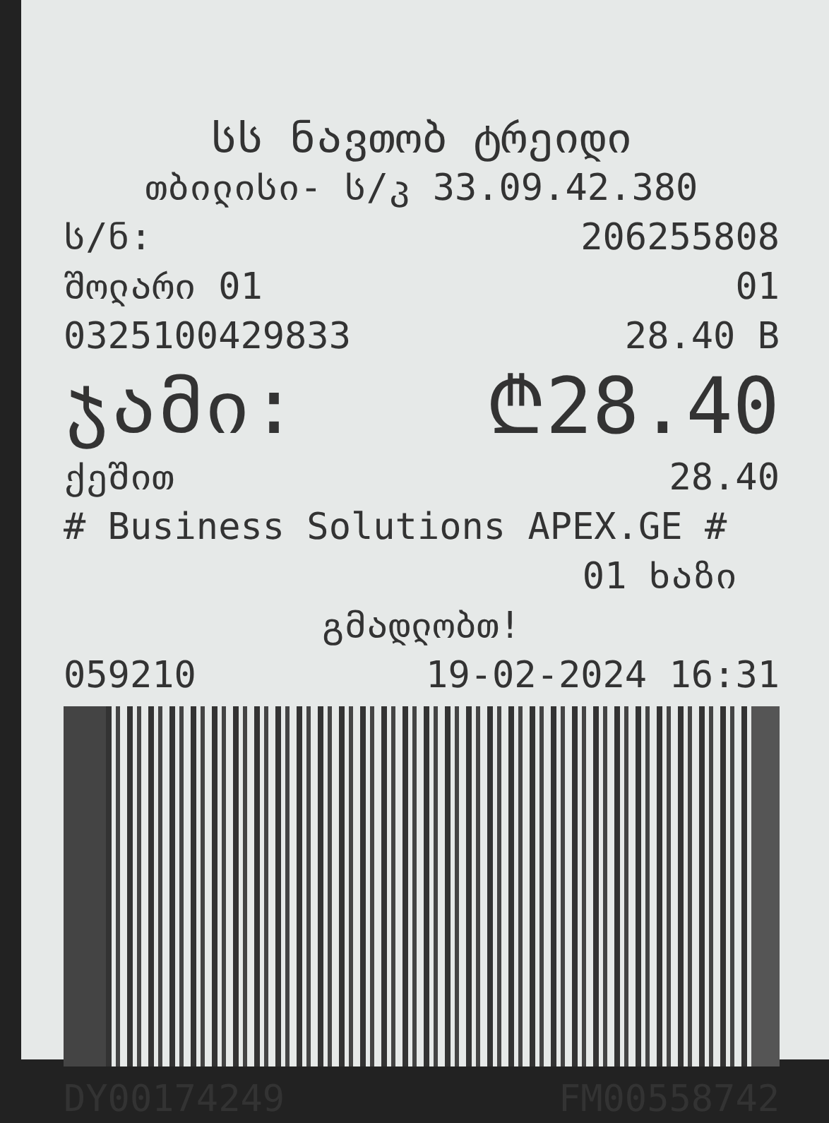სს ნავთობ ტრეიდი
თბილისი- ს/კ 33.09.42.380
ს/ნ: 206255808
შოლარი 01 01
0325100429833 28.40 B
ჯამი: ₾28.40
ქეშით 28.40
# Business Solutions APEX.GE #
01 ხაზი
გმადლობთ!
059210 19-02-2024 16:31
DY00174249 FM00558742